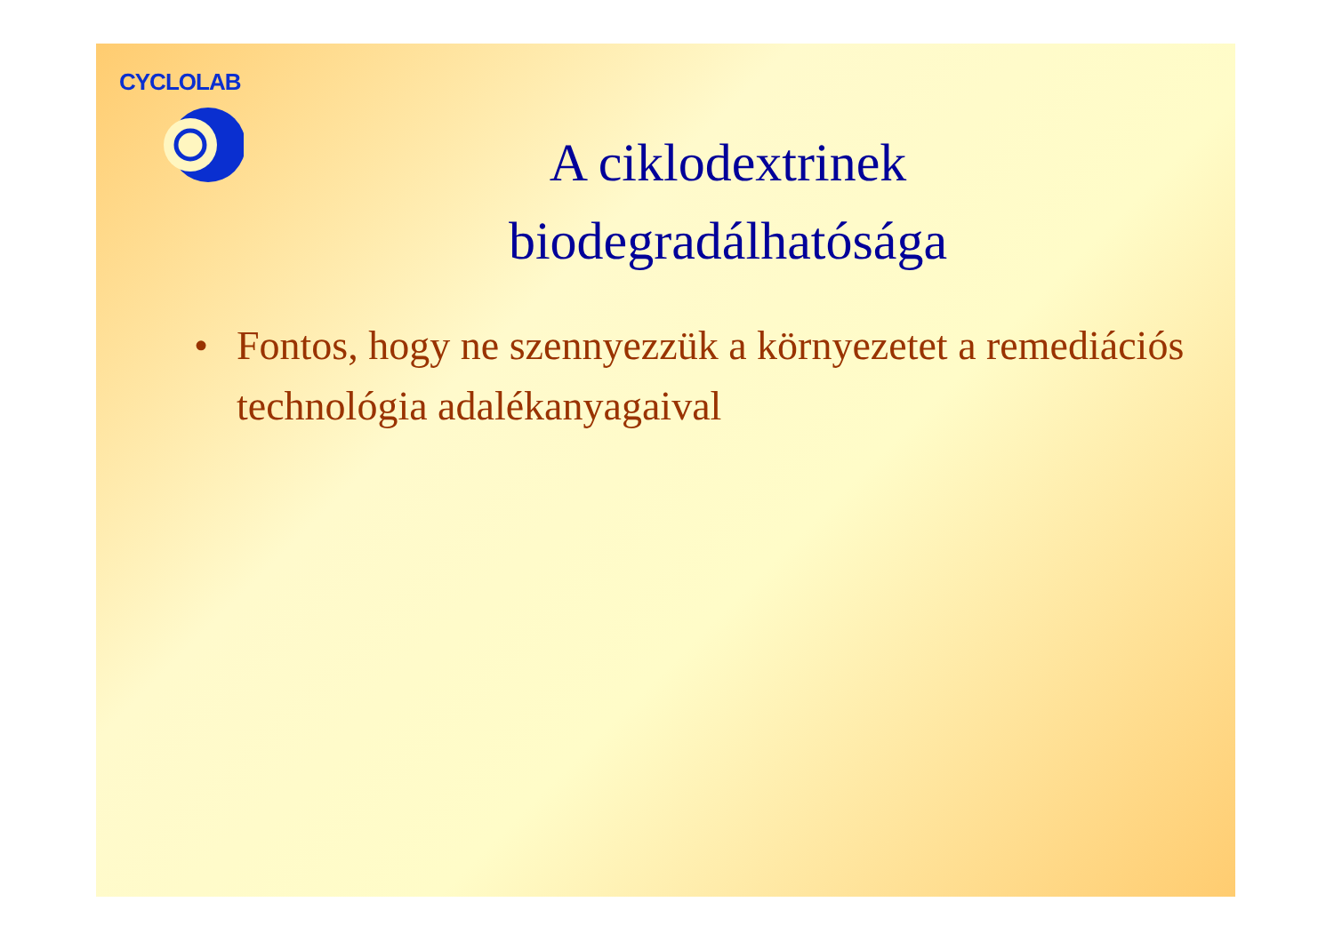CYCLOLAB
A ciklodextrinek
biodegradálhatósága
• Fontos, hogy ne szennyezzük a környezetet a remediációs technológia adalékanyagaival